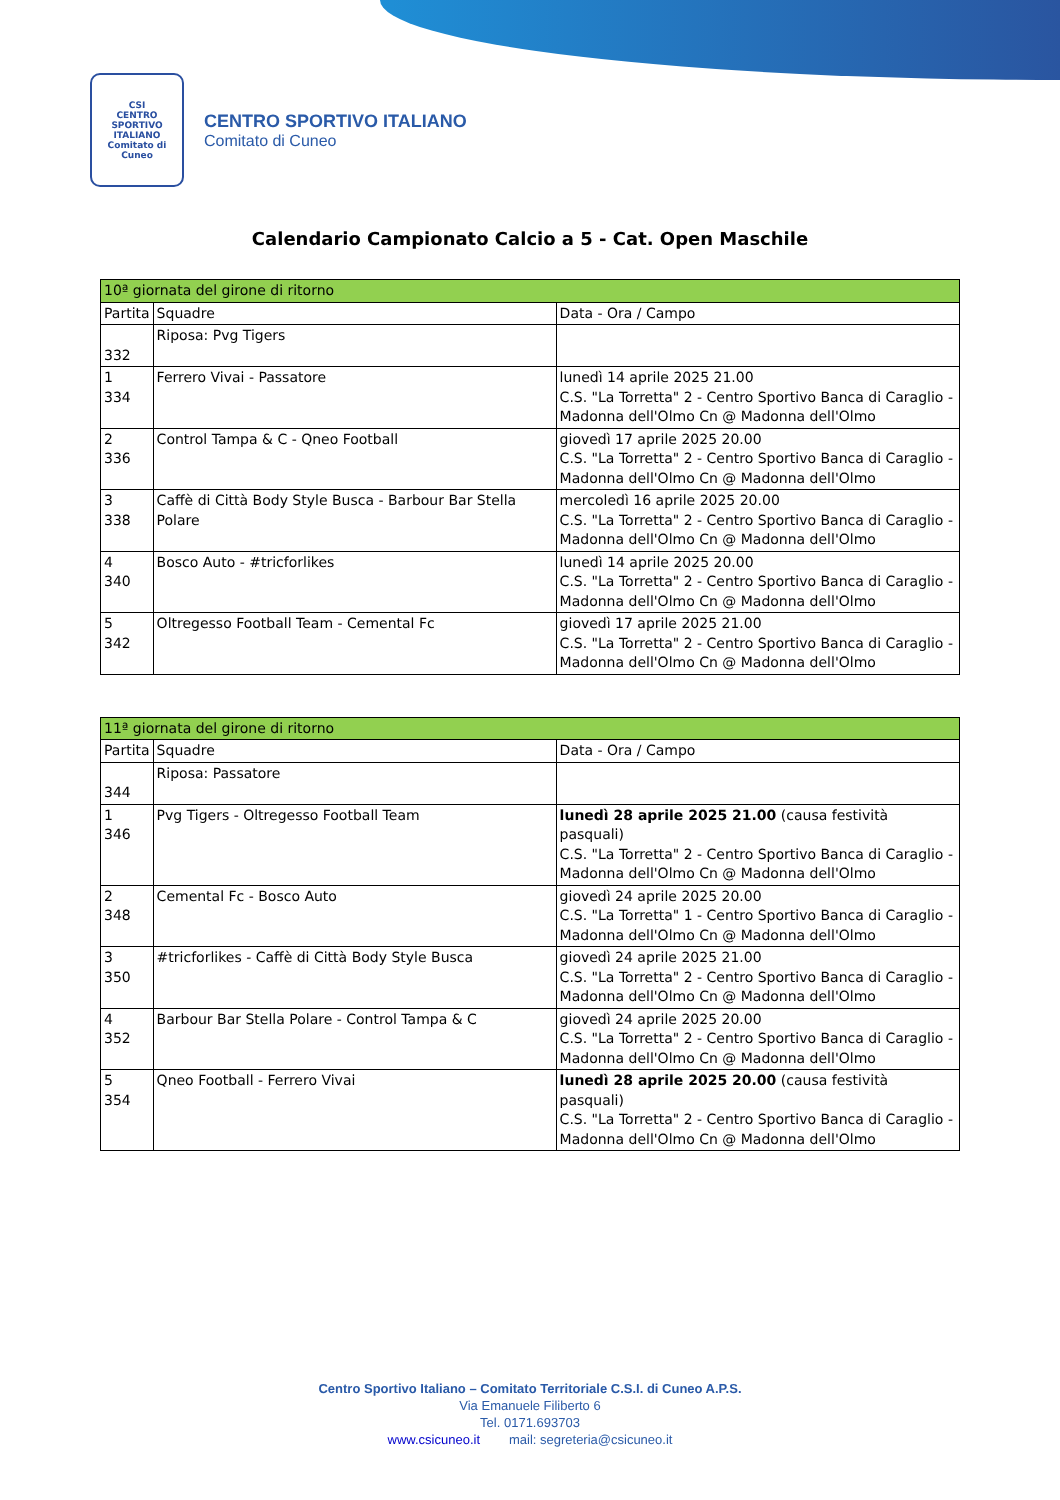CSI
CENTRO SPORTIVO ITALIANO
Comitato di Cuneo
CENTRO SPORTIVO ITALIANO
Comitato di Cuneo
Calendario Campionato Calcio a 5 - Cat. Open Maschile
| 10ª giornata del girone di ritorno | | |
| --- | --- | --- |
| Partita | Squadre | Data - Ora / Campo |
| 332 | Riposa: Pvg Tigers | |
| 1 334 | Ferrero Vivai - Passatore | lunedì 14 aprile 2025 21.00 C.S. "La Torretta" 2 - Centro Sportivo Banca di Caraglio - Madonna dell'Olmo Cn @ Madonna dell'Olmo |
| 2 336 | Control Tampa & C - Qneo Football | giovedì 17 aprile 2025 20.00 C.S. "La Torretta" 2 - Centro Sportivo Banca di Caraglio - Madonna dell'Olmo Cn @ Madonna dell'Olmo |
| 3 338 | Caffè di Città Body Style Busca - Barbour Bar Stella Polare | mercoledì 16 aprile 2025 20.00 C.S. "La Torretta" 2 - Centro Sportivo Banca di Caraglio - Madonna dell'Olmo Cn @ Madonna dell'Olmo |
| 4 340 | Bosco Auto - #tricforlikes | lunedì 14 aprile 2025 20.00 C.S. "La Torretta" 2 - Centro Sportivo Banca di Caraglio - Madonna dell'Olmo Cn @ Madonna dell'Olmo |
| 5 342 | Oltregesso Football Team - Cemental Fc | giovedì 17 aprile 2025 21.00 C.S. "La Torretta" 2 - Centro Sportivo Banca di Caraglio - Madonna dell'Olmo Cn @ Madonna dell'Olmo |
| 11ª giornata del girone di ritorno | | |
| --- | --- | --- |
| Partita | Squadre | Data - Ora / Campo |
| 344 | Riposa: Passatore | |
| 1 346 | Pvg Tigers - Oltregesso Football Team | lunedì 28 aprile 2025 21.00 (causa festività pasquali) C.S. "La Torretta" 2 - Centro Sportivo Banca di Caraglio - Madonna dell'Olmo Cn @ Madonna dell'Olmo |
| 2 348 | Cemental Fc - Bosco Auto | giovedì 24 aprile 2025 20.00 C.S. "La Torretta" 1 - Centro Sportivo Banca di Caraglio - Madonna dell'Olmo Cn @ Madonna dell'Olmo |
| 3 350 | #tricforlikes - Caffè di Città Body Style Busca | giovedì 24 aprile 2025 21.00 C.S. "La Torretta" 2 - Centro Sportivo Banca di Caraglio - Madonna dell'Olmo Cn @ Madonna dell'Olmo |
| 4 352 | Barbour Bar Stella Polare - Control Tampa & C | giovedì 24 aprile 2025 20.00 C.S. "La Torretta" 2 - Centro Sportivo Banca di Caraglio - Madonna dell'Olmo Cn @ Madonna dell'Olmo |
| 5 354 | Qneo Football - Ferrero Vivai | lunedì 28 aprile 2025 20.00 (causa festività pasquali) C.S. "La Torretta" 2 - Centro Sportivo Banca di Caraglio - Madonna dell'Olmo Cn @ Madonna dell'Olmo |
Centro Sportivo Italiano – Comitato Territoriale C.S.I. di Cuneo A.P.S.
Via Emanuele Filiberto 6
Tel. 0171.693703
www.csicuneo.it mail: segreteria@csicuneo.it